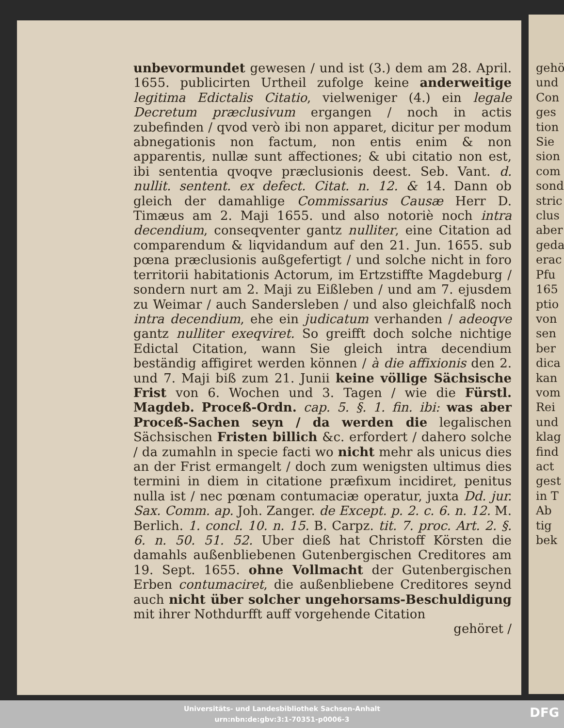unbevormundet gewesen / und ist (3.) dem am 28. April. 1655. publicirten Urtheil zufolge keine anderweitige legitima Edictalis Citatio, vielweniger (4.) ein legale Decretum præclusivum ergangen / noch in actis zubefinden / qvod verò ibi non apparet, dicitur per modum abnegationis non factum, non entis enim & non apparentis, nullæ sunt affectiones; & ubi citatio non est, ibi sententia qvoqve præclusionis deest. Seb. Vant. d. nullit. sentent. ex defect. Citat. n. 12. & 14. Dann ob gleich der damahlige Commissarius Causæ Herr D. Timæus am 2. Maji 1655. und also notoriè noch intra decendium, conseqventer gantz nulliter, eine Citation ad comparendum & liqvidandum auf den 21. Jun. 1655. sub pœna præclusionis außgefertigt / und solche nicht in foro territorii habitationis Actorum, im Ertzstiffte Magdeburg / sondern nurt am 2. Maji zu Eißleben / und am 7. ejusdem zu Weimar / auch Sandersleben / und also gleichfalß noch intra decendium, ehe ein judicatum verhanden / adeoqve gantz nulliter exeqviret. So greifft doch solche nichtige Edictal Citation, wann Sie gleich intra decendium beständig affigiret werden können / à die affixionis den 2. und 7. Maji biß zum 21. Junii keine völlige Sächsische Frist von 6. Wochen und 3. Tagen / wie die Fürstl. Magdeb. Proceß-Ordn. cap. 5. §. 1. fin. ibi: was aber Proceß-Sachen seyn / da werden die legalischen Sächsischen Fristen billich &c. erfordert / dahero solche / da zumahln in specie facti wo nicht mehr als unicus dies an der Frist ermangelt / doch zum wenigsten ultimus dies termini in diem in citatione præfixum incidiret, penitus nulla ist / nec pœnam contumaciæ operatur, juxta Dd. jur. Sax. Comm. ap. Joh. Zanger. de Except. p. 2. c. 6. n. 12. M. Berlich. 1. concl. 10. n. 15. B. Carpz. tit. 7. proc. Art. 2. §. 6. n. 50. 51. 52. Uber dieß hat Christoff Körsten die damahls außenbliebenen Gutenbergischen Creditores am 19. Sept. 1655. ohne Vollmacht der Gutenbergischen Erben contumaciret, die außenbliebene Creditores seynd auch nicht über solcher ungehorsams-Beschuldigung mit ihrer Nothdurfft auff vorgehende Citation
gehöret /
gehö
und
Con
ges
tion
Sie
sion
com
sond
stric
clus
aber
geda
erac
Pfu
165
ptio
von
sen
ber
dica
kan
vom
Rei
und
klag
find
act
gest
in T
Ab
tig
bek
Universitäts- und Landesbibliothek Sachsen-Anhalt
urn:nbn:de:gbv:3:1-70351-p0006-3
DFG